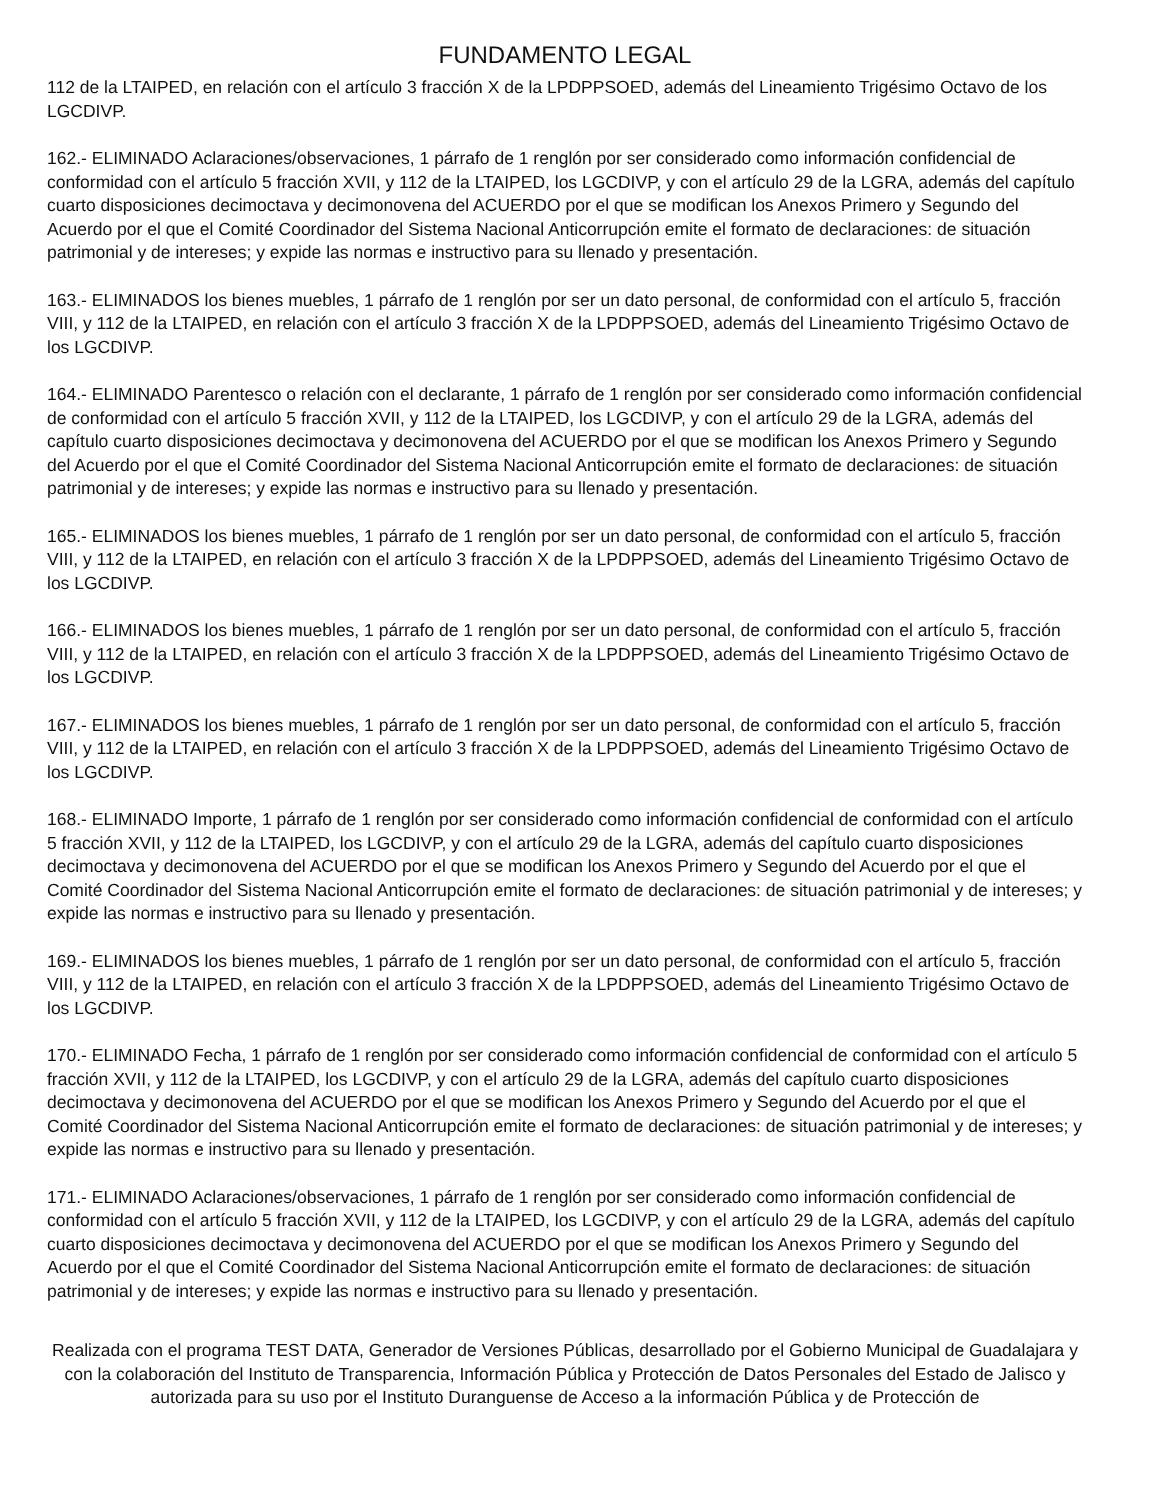FUNDAMENTO LEGAL
112 de la LTAIPED, en relación con el artículo 3 fracción X de la LPDPPSOED, además del Lineamiento Trigésimo Octavo de los LGCDIVP.
162.- ELIMINADO Aclaraciones/observaciones, 1 párrafo de 1 renglón por ser considerado como información confidencial de conformidad con el artículo 5 fracción XVII, y 112 de la LTAIPED, los LGCDIVP, y con el artículo 29 de la LGRA, además del capítulo cuarto disposiciones decimoctava y decimonovena del ACUERDO por el que se modifican los Anexos Primero y Segundo del Acuerdo por el que el Comité Coordinador del Sistema Nacional Anticorrupción emite el formato de declaraciones: de situación patrimonial y de intereses; y expide las normas e instructivo para su llenado y presentación.
163.- ELIMINADOS los bienes muebles, 1 párrafo de 1 renglón por ser un dato personal, de conformidad con el artículo 5, fracción VIII, y 112 de la LTAIPED, en relación con el artículo 3 fracción X de la LPDPPSOED, además del Lineamiento Trigésimo Octavo de los LGCDIVP.
164.- ELIMINADO Parentesco o relación con el declarante, 1 párrafo de 1 renglón por ser considerado como información confidencial de conformidad con el artículo 5 fracción XVII, y 112 de la LTAIPED, los LGCDIVP, y con el artículo 29 de la LGRA, además del capítulo cuarto disposiciones decimoctava y decimonovena del ACUERDO por el que se modifican los Anexos Primero y Segundo del Acuerdo por el que el Comité Coordinador del Sistema Nacional Anticorrupción emite el formato de declaraciones: de situación patrimonial y de intereses; y expide las normas e instructivo para su llenado y presentación.
165.- ELIMINADOS los bienes muebles, 1 párrafo de 1 renglón por ser un dato personal, de conformidad con el artículo 5, fracción VIII, y 112 de la LTAIPED, en relación con el artículo 3 fracción X de la LPDPPSOED, además del Lineamiento Trigésimo Octavo de los LGCDIVP.
166.- ELIMINADOS los bienes muebles, 1 párrafo de 1 renglón por ser un dato personal, de conformidad con el artículo 5, fracción VIII, y 112 de la LTAIPED, en relación con el artículo 3 fracción X de la LPDPPSOED, además del Lineamiento Trigésimo Octavo de los LGCDIVP.
167.- ELIMINADOS los bienes muebles, 1 párrafo de 1 renglón por ser un dato personal, de conformidad con el artículo 5, fracción VIII, y 112 de la LTAIPED, en relación con el artículo 3 fracción X de la LPDPPSOED, además del Lineamiento Trigésimo Octavo de los LGCDIVP.
168.- ELIMINADO Importe, 1 párrafo de 1 renglón por ser considerado como información confidencial de conformidad con el artículo 5 fracción XVII, y 112 de la LTAIPED, los LGCDIVP, y con el artículo 29 de la LGRA, además del capítulo cuarto disposiciones decimoctava y decimonovena del ACUERDO por el que se modifican los Anexos Primero y Segundo del Acuerdo por el que el Comité Coordinador del Sistema Nacional Anticorrupción emite el formato de declaraciones: de situación patrimonial y de intereses; y expide las normas e instructivo para su llenado y presentación.
169.- ELIMINADOS los bienes muebles, 1 párrafo de 1 renglón por ser un dato personal, de conformidad con el artículo 5, fracción VIII, y 112 de la LTAIPED, en relación con el artículo 3 fracción X de la LPDPPSOED, además del Lineamiento Trigésimo Octavo de los LGCDIVP.
170.- ELIMINADO Fecha, 1 párrafo de 1 renglón por ser considerado como información confidencial de conformidad con el artículo 5 fracción XVII, y 112 de la LTAIPED, los LGCDIVP, y con el artículo 29 de la LGRA, además del capítulo cuarto disposiciones decimoctava y decimonovena del ACUERDO por el que se modifican los Anexos Primero y Segundo del Acuerdo por el que el Comité Coordinador del Sistema Nacional Anticorrupción emite el formato de declaraciones: de situación patrimonial y de intereses; y expide las normas e instructivo para su llenado y presentación.
171.- ELIMINADO Aclaraciones/observaciones, 1 párrafo de 1 renglón por ser considerado como información confidencial de conformidad con el artículo 5 fracción XVII, y 112 de la LTAIPED, los LGCDIVP, y con el artículo 29 de la LGRA, además del capítulo cuarto disposiciones decimoctava y decimonovena del ACUERDO por el que se modifican los Anexos Primero y Segundo del Acuerdo por el que el Comité Coordinador del Sistema Nacional Anticorrupción emite el formato de declaraciones: de situación patrimonial y de intereses; y expide las normas e instructivo para su llenado y presentación.
Realizada con el programa TEST DATA, Generador de Versiones Públicas, desarrollado por el Gobierno Municipal de Guadalajara y con la colaboración del Instituto de Transparencia, Información Pública y Protección de Datos Personales del Estado de Jalisco y autorizada para su uso por el Instituto Duranguense de Acceso a la información Pública y de Protección de